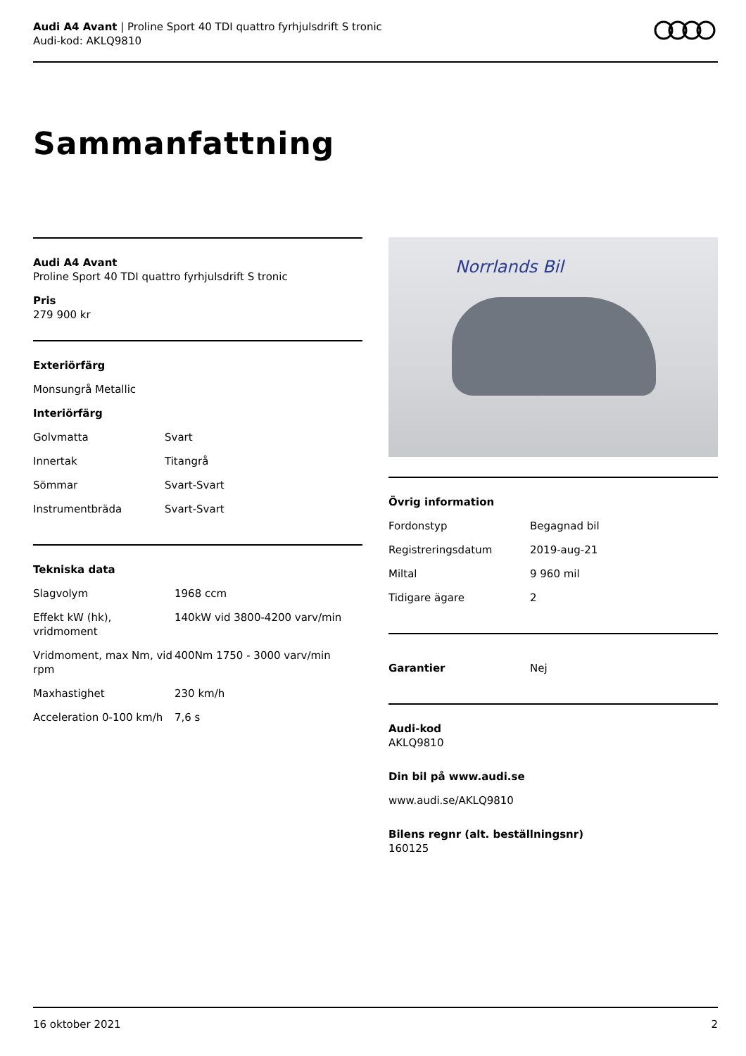Audi A4 Avant | Proline Sport 40 TDI quattro fyrhjulsdrift S tronic
Audi-kod: AKLQ9810
Sammanfattning
Audi A4 Avant
Proline Sport 40 TDI quattro fyrhjulsdrift S tronic
Pris
279 900 kr
Exteriörfärg
Monsungrå Metallic
Interiörfärg
| Golvmatta | Svart |
| Innertak | Titangrå |
| Sömmar | Svart-Svart |
| Instrumentbräda | Svart-Svart |
Tekniska data
| Slagvolym | 1968 ccm |
| Effekt kW (hk), vridmoment | 140kW vid 3800-4200 varv/min |
| Vridmoment, max Nm, vid rpm | 400Nm 1750 - 3000 varv/min |
| Maxhastighet | 230 km/h |
| Acceleration 0-100 km/h | 7,6 s |
Norrlands Bil
Övrig information
| Fordonstyp | Begagnad bil |
| Registreringsdatum | 2019-aug-21 |
| Miltal | 9 960 mil |
| Tidigare ägare | 2 |
| Garantier | Nej |
Audi-kod
AKLQ9810
Din bil på www.audi.se
www.audi.se/AKLQ9810
Bilens regnr (alt. beställningsnr)
160125
16 oktober 2021 2